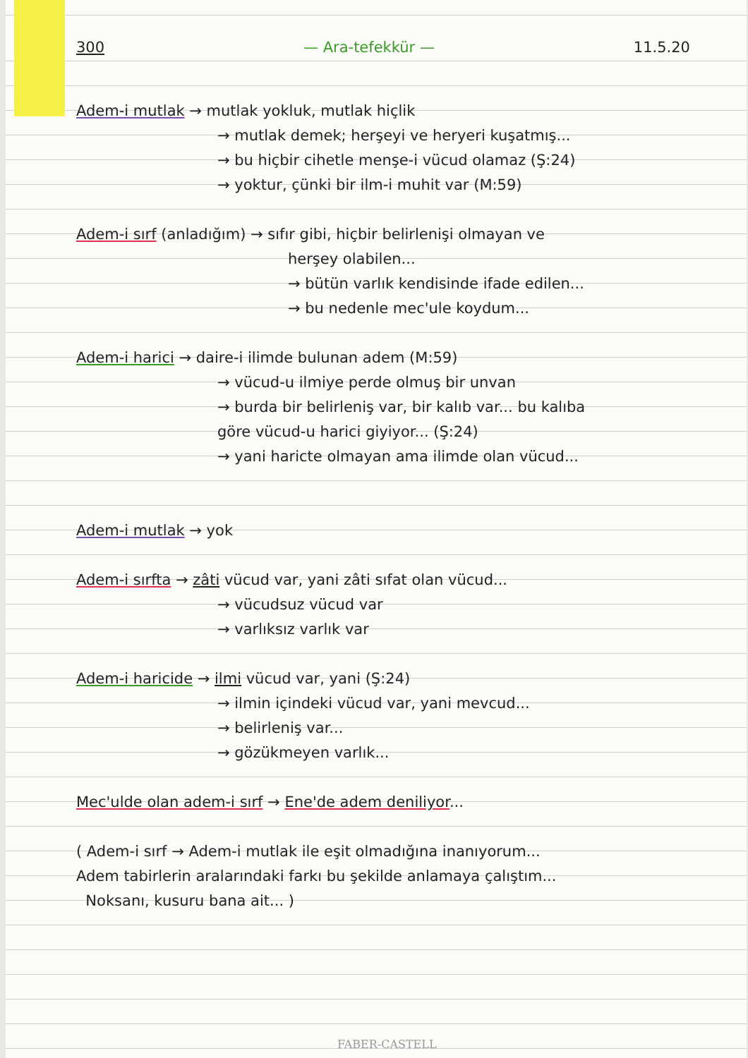300 — Ara-tefekkür — 11.5.20
Adem-i mutlak → mutlak yokluk, mutlak hiçlik
→ mutlak demek; herşeyi ve heryeri kuşatmış...
→ bu hiçbir cihetle menşe-i vücud olamaz (Ş:24)
→ yoktur, çünki bir ilm-i muhit var (M:59)
Adem-i sırf (anladığım) → sıfır gibi, hiçbir belirlenişi olmayan ve
herşey olabilen...
→ bütün varlık kendisinde ifade edilen...
→ bu nedenle mec'ule koydum...
Adem-i harici → daire-i ilimde bulunan adem (M:59)
→ vücud-u ilmiye perde olmuş bir unvan
→ burda bir belirleniş var, bir kalıb var... bu kalıba
göre vücud-u harici giyiyor... (Ş:24)
→ yani haricte olmayan ama ilimde olan vücud...
Adem-i mutlak → yok
Adem-i sırfta → zâti vücud var, yani zâti sıfat olan vücud...
→ vücudsuz vücud var
→ varlıksız varlık var
Adem-i haricide → ilmi vücud var, yani (Ş:24)
→ ilmin içindeki vücud var, yani mevcud...
→ belirleniş var...
→ gözükmeyen varlık...
Mec'ulde olan adem-i sırf → Ene'de adem deniliyor...
( Adem-i sırf → Adem-i mutlak ile eşit olmadığına inanıyorum...
Adem tabirlerin aralarındaki farkı bu şekilde anlamaya çalıştım...
Noksanı, kusuru bana ait... )
FABER-CASTELL